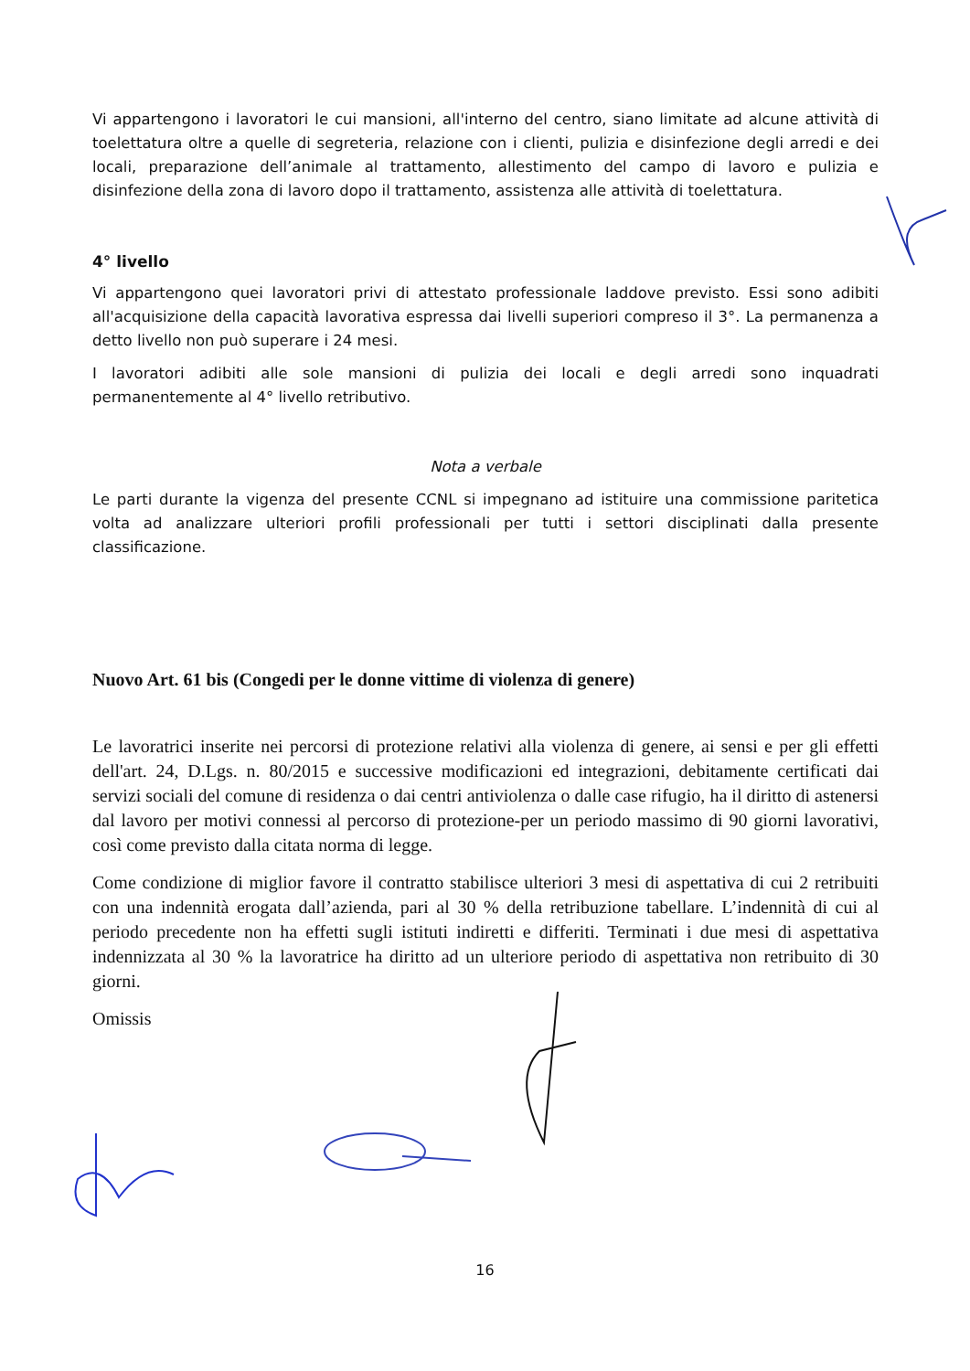Vi appartengono i lavoratori le cui mansioni, all'interno del centro, siano limitate ad alcune attività di toelettatura oltre a quelle di segreteria, relazione con i clienti, pulizia e disinfezione degli arredi e dei locali, preparazione dell’animale al trattamento, allestimento del campo di lavoro e pulizia e disinfezione della zona di lavoro dopo il trattamento, assistenza alle attività di toelettatura.
4° livello
Vi appartengono quei lavoratori privi di attestato professionale laddove previsto. Essi sono adibiti all'acquisizione della capacità lavorativa espressa dai livelli superiori compreso il 3°. La permanenza a detto livello non può superare i 24 mesi.
I lavoratori adibiti alle sole mansioni di pulizia dei locali e degli arredi sono inquadrati permanentemente al 4° livello retributivo.
Nota a verbale
Le parti durante la vigenza del presente CCNL si impegnano ad istituire una commissione paritetica volta ad analizzare ulteriori profili professionali per tutti i settori disciplinati dalla presente classificazione.
Nuovo Art. 61 bis (Congedi per le donne vittime di violenza di genere)
Le lavoratrici inserite nei percorsi di protezione relativi alla violenza di genere, ai sensi e per gli effetti dell'art. 24, D.Lgs. n. 80/2015 e successive modificazioni ed integrazioni, debitamente certificati dai servizi sociali del comune di residenza o dai centri antiviolenza o dalle case rifugio, ha il diritto di astenersi dal lavoro per motivi connessi al percorso di protezione-per un periodo massimo di 90 giorni lavorativi, così come previsto dalla citata norma di legge.
Come condizione di miglior favore il contratto stabilisce ulteriori 3 mesi di aspettativa di cui 2 retribuiti con una indennità erogata dall’azienda, pari al 30 % della retribuzione tabellare. L’indennità di cui al periodo precedente non ha effetti sugli istituti indiretti e differiti. Terminati i due mesi di aspettativa indennizzata al 30 % la lavoratrice ha diritto ad un ulteriore periodo di aspettativa non retribuito di 30 giorni.
Omissis
16